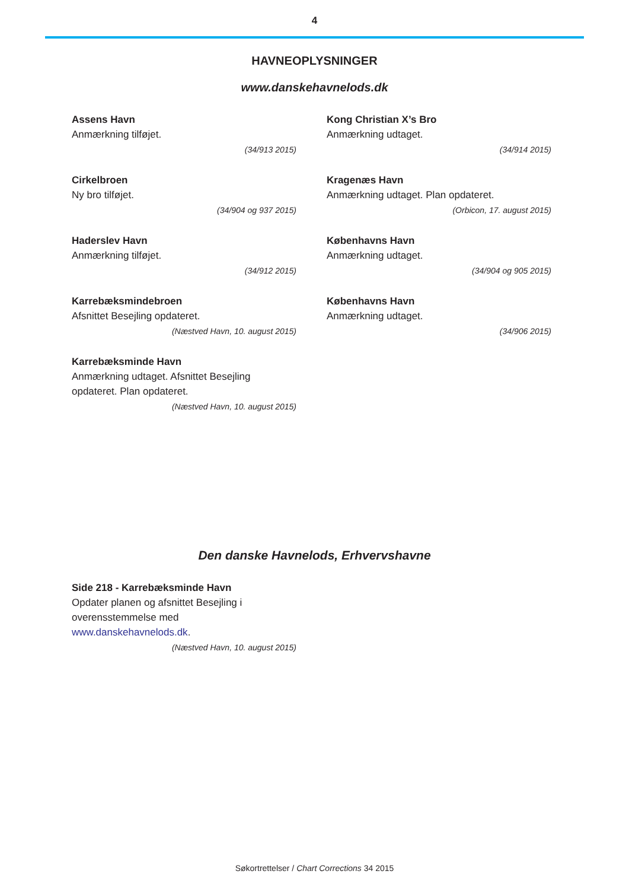4
HAVNEOPLYSNINGER
www.danskehavnelods.dk
Assens Havn
Anmærkning tilføjet.
(34/913 2015)
Cirkelbroen
Ny bro tilføjet.
(34/904 og 937 2015)
Haderslev Havn
Anmærkning tilføjet.
(34/912 2015)
Karrebæksmindebroen
Afsnittet Besejling opdateret.
(Næstved Havn, 10. august 2015)
Karrebæksminde Havn
Anmærkning udtaget. Afsnittet Besejling opdateret. Plan opdateret.
(Næstved Havn, 10. august 2015)
Kong Christian X’s Bro
Anmærkning udtaget.
(34/914 2015)
Kragenæs Havn
Anmærkning udtaget. Plan opdateret.
(Orbicon, 17. august 2015)
Københavns Havn
Anmærkning udtaget.
(34/904 og 905 2015)
Københavns Havn
Anmærkning udtaget.
(34/906 2015)
Den danske Havnelods, Erhvervshavne
Side 218 - Karrebæksminde Havn
Opdater planen og afsnittet Besejling i overensstemmelse med www.danskehavnelods.dk.
(Næstved Havn, 10. august 2015)
Søkortrettelser / Chart Corrections 34 2015